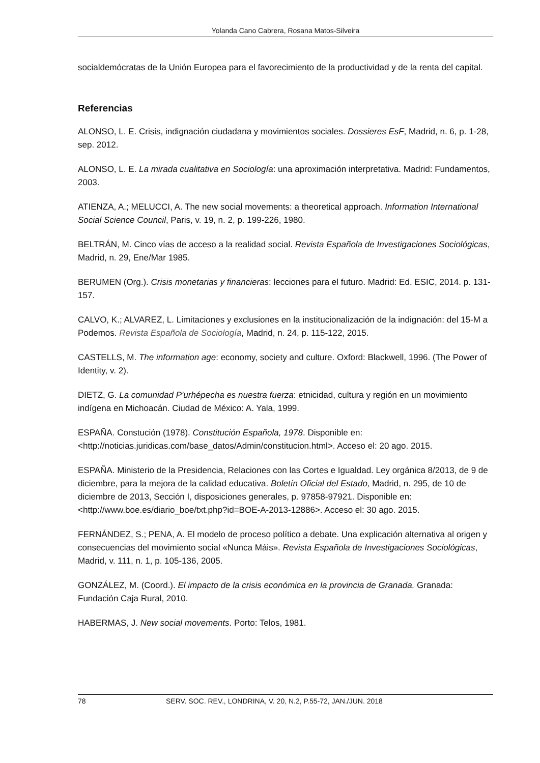Yolanda Cano Cabrera, Rosana Matos-Silveira
socialdemócratas de la Unión Europea para el favorecimiento de la productividad y de la renta del capital.
Referencias
ALONSO, L. E. Crisis, indignación ciudadana y movimientos sociales. Dossieres EsF, Madrid, n. 6, p. 1-28, sep. 2012.
ALONSO, L. E. La mirada cualitativa en Sociología: una aproximación interpretativa. Madrid: Fundamentos, 2003.
ATIENZA, A.; MELUCCI, A. The new social movements: a theoretical approach. Information International Social Science Council, Paris, v. 19, n. 2, p. 199-226, 1980.
BELTRÁN, M. Cinco vías de acceso a la realidad social. Revista Española de Investigaciones Sociológicas, Madrid, n. 29, Ene/Mar 1985.
BERUMEN (Org.). Crisis monetarias y financieras: lecciones para el futuro. Madrid: Ed. ESIC, 2014. p. 131-157.
CALVO, K.; ALVAREZ, L. Limitaciones y exclusiones en la institucionalización de la indignación: del 15-M a Podemos. Revista Española de Sociología, Madrid, n. 24, p. 115-122, 2015.
CASTELLS, M. The information age: economy, society and culture. Oxford: Blackwell, 1996. (The Power of Identity, v. 2).
DIETZ, G. La comunidad P'urhépecha es nuestra fuerza: etnicidad, cultura y región en un movimiento indígena en Michoacán. Ciudad de México: A. Yala, 1999.
ESPAÑA. Constución (1978). Constitución Española, 1978. Disponible en: <http://noticias.juridicas.com/base_datos/Admin/constitucion.html>. Acceso el: 20 ago. 2015.
ESPAÑA. Ministerio de la Presidencia, Relaciones con las Cortes e Igualdad. Ley orgánica 8/2013, de 9 de diciembre, para la mejora de la calidad educativa. Boletín Oficial del Estado, Madrid, n. 295, de 10 de diciembre de 2013, Sección I, disposiciones generales, p. 97858-97921. Disponible en: <http://www.boe.es/diario_boe/txt.php?id=BOE-A-2013-12886>. Acceso el: 30 ago. 2015.
FERNÁNDEZ, S.; PENA, A. El modelo de proceso político a debate. Una explicación alternativa al origen y consecuencias del movimiento social «Nunca Máis». Revista Española de Investigaciones Sociológicas, Madrid, v. 111, n. 1, p. 105-136, 2005.
GONZÁLEZ, M. (Coord.). El impacto de la crisis económica en la provincia de Granada. Granada: Fundación Caja Rural, 2010.
HABERMAS, J. New social movements. Porto: Telos, 1981.
78 SERV. SOC. REV., LONDRINA, V. 20, N.2, P.55-72, JAN./JUN. 2018